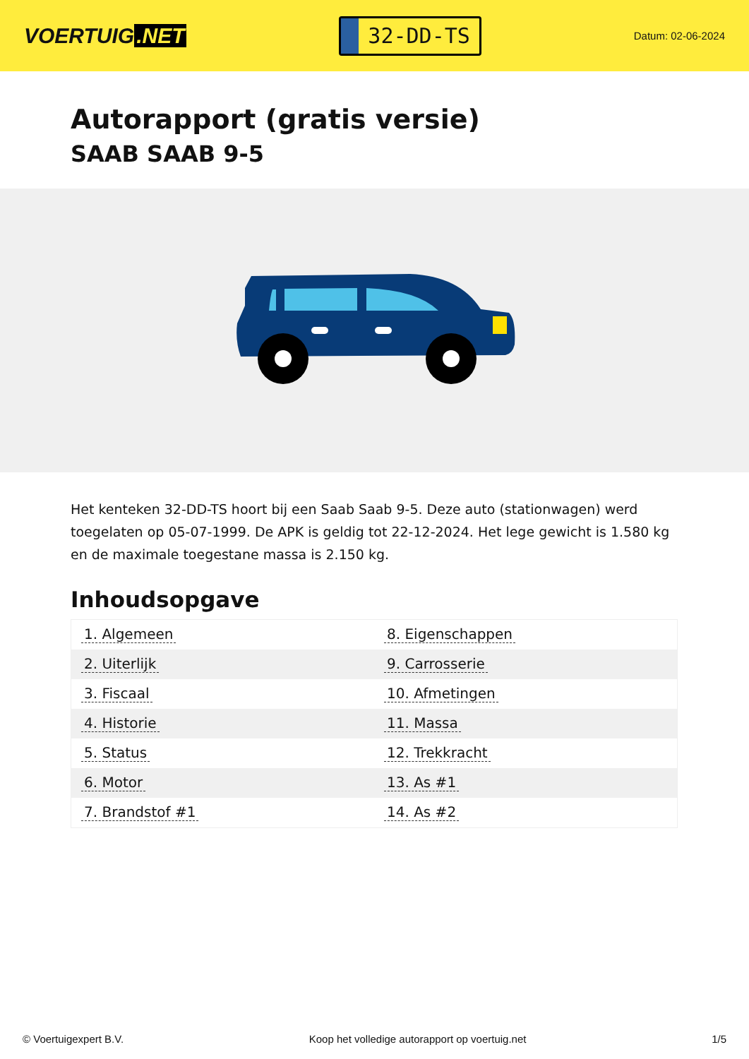VOERTUIG.NET
32-DD-TS
Datum: 02-06-2024
Autorapport (gratis versie)
SAAB SAAB 9-5
Het kenteken 32-DD-TS hoort bij een Saab Saab 9-5. Deze auto (stationwagen) werd toegelaten op 05-07-1999. De APK is geldig tot 22-12-2024. Het lege gewicht is 1.580 kg en de maximale toegestane massa is 2.150 kg.
Inhoudsopgave
| 1. Algemeen | 8. Eigenschappen |
| 2. Uiterlijk | 9. Carrosserie |
| 3. Fiscaal | 10. Afmetingen |
| 4. Historie | 11. Massa |
| 5. Status | 12. Trekkracht |
| 6. Motor | 13. As #1 |
| 7. Brandstof #1 | 14. As #2 |
© Voertuigexpert B.V. Koop het volledige autorapport op voertuig.net 1/5